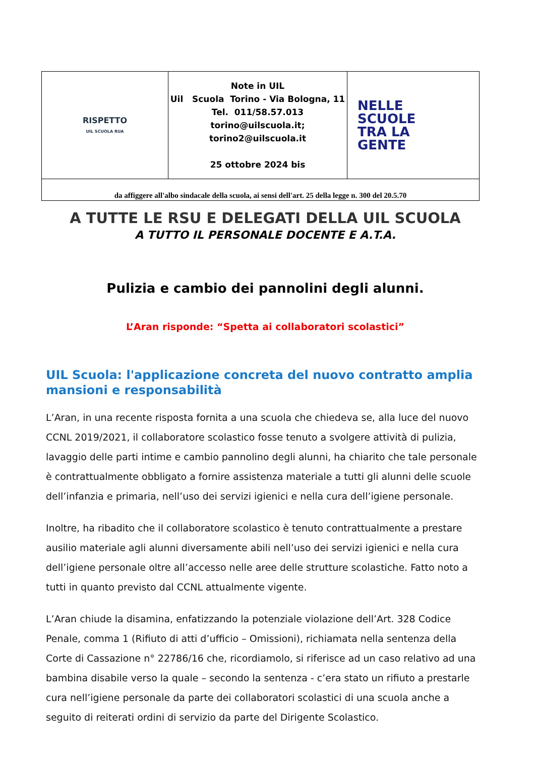| RISPETTO UIL SCUOLA RUA | Note in UIL Uil Scuola Torino - Via Bologna, 11 Tel. 011/58.57.013 torino@uilscuola.it; torino2@uilscuola.it 25 ottobre 2024 bis | NELLE SCUOLE TRA LA GENTE |
| da affiggere all'albo sindacale della scuola, ai sensi dell'art. 25 della legge n. 300 del 20.5.70 | | |
A TUTTE LE RSU E DELEGATI DELLA UIL SCUOLA
A TUTTO IL PERSONALE DOCENTE E A.T.A.
Pulizia e cambio dei pannolini degli alunni.
L’Aran risponde: “Spetta ai collaboratori scolastici”
UIL Scuola: l'applicazione concreta del nuovo contratto amplia mansioni e responsabilità
L’Aran, in una recente risposta fornita a una scuola che chiedeva se, alla luce del nuovo CCNL 2019/2021, il collaboratore scolastico fosse tenuto a svolgere attività di pulizia, lavaggio delle parti intime e cambio pannolino degli alunni, ha chiarito che tale personale è contrattualmente obbligato a fornire assistenza materiale a tutti gli alunni delle scuole dell’infanzia e primaria, nell’uso dei servizi igienici e nella cura dell’igiene personale.
Inoltre, ha ribadito che il collaboratore scolastico è tenuto contrattualmente a prestare ausilio materiale agli alunni diversamente abili nell’uso dei servizi igienici e nella cura dell’igiene personale oltre all’accesso nelle aree delle strutture scolastiche. Fatto noto a tutti in quanto previsto dal CCNL attualmente vigente.
L’Aran chiude la disamina, enfatizzando la potenziale violazione dell’Art. 328 Codice Penale, comma 1 (Rifiuto di atti d’ufficio – Omissioni), richiamata nella sentenza della Corte di Cassazione n° 22786/16 che, ricordiamolo, si riferisce ad un caso relativo ad una bambina disabile verso la quale – secondo la sentenza - c’era stato un rifiuto a prestarle cura nell’igiene personale da parte dei collaboratori scolastici di una scuola anche a seguito di reiterati ordini di servizio da parte del Dirigente Scolastico.